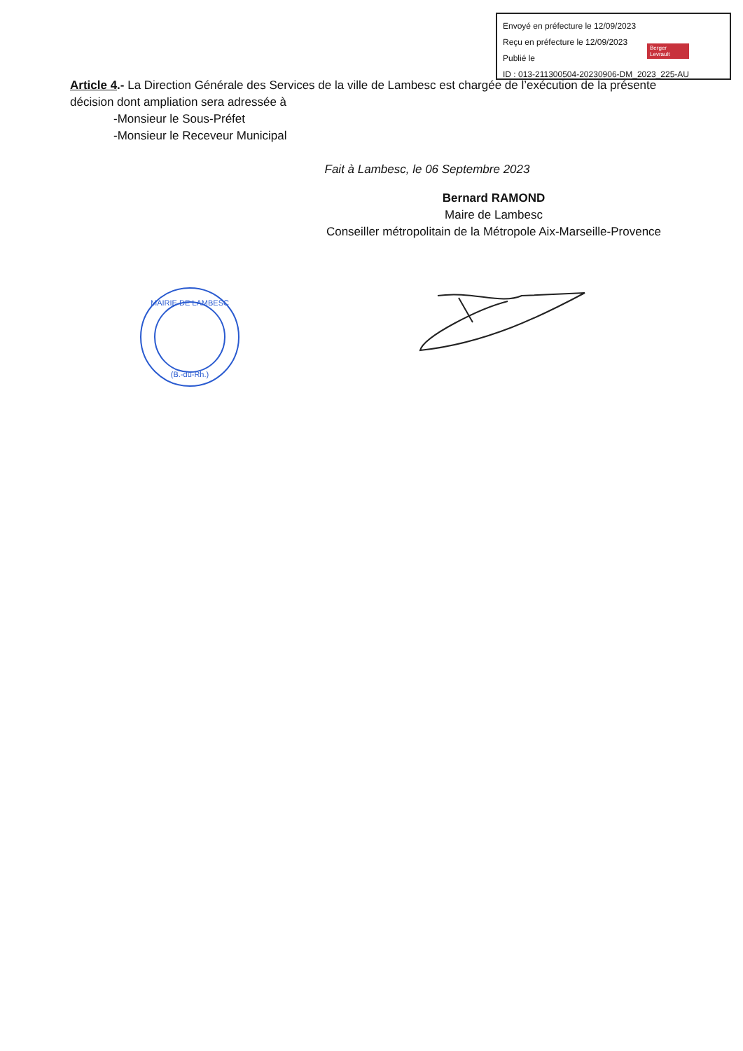Envoyé en préfecture le 12/09/2023
Reçu en préfecture le 12/09/2023
Publié le
ID : 013-211300504-20230906-DM_2023_225-AU
Berger Levrault
Article 4.- La Direction Générale des Services de la ville de Lambesc est chargée de l’exécution de la présente décision dont ampliation sera adressée à
-Monsieur le Sous-Préfet
-Monsieur le Receveur Municipal
Fait à Lambesc, le 06 Septembre 2023
Bernard RAMOND
Maire de Lambesc
Conseiller métropolitain de la Métropole Aix-Marseille-Provence
MAIRIE DE LAMBESC
(B.-du-Rh.)